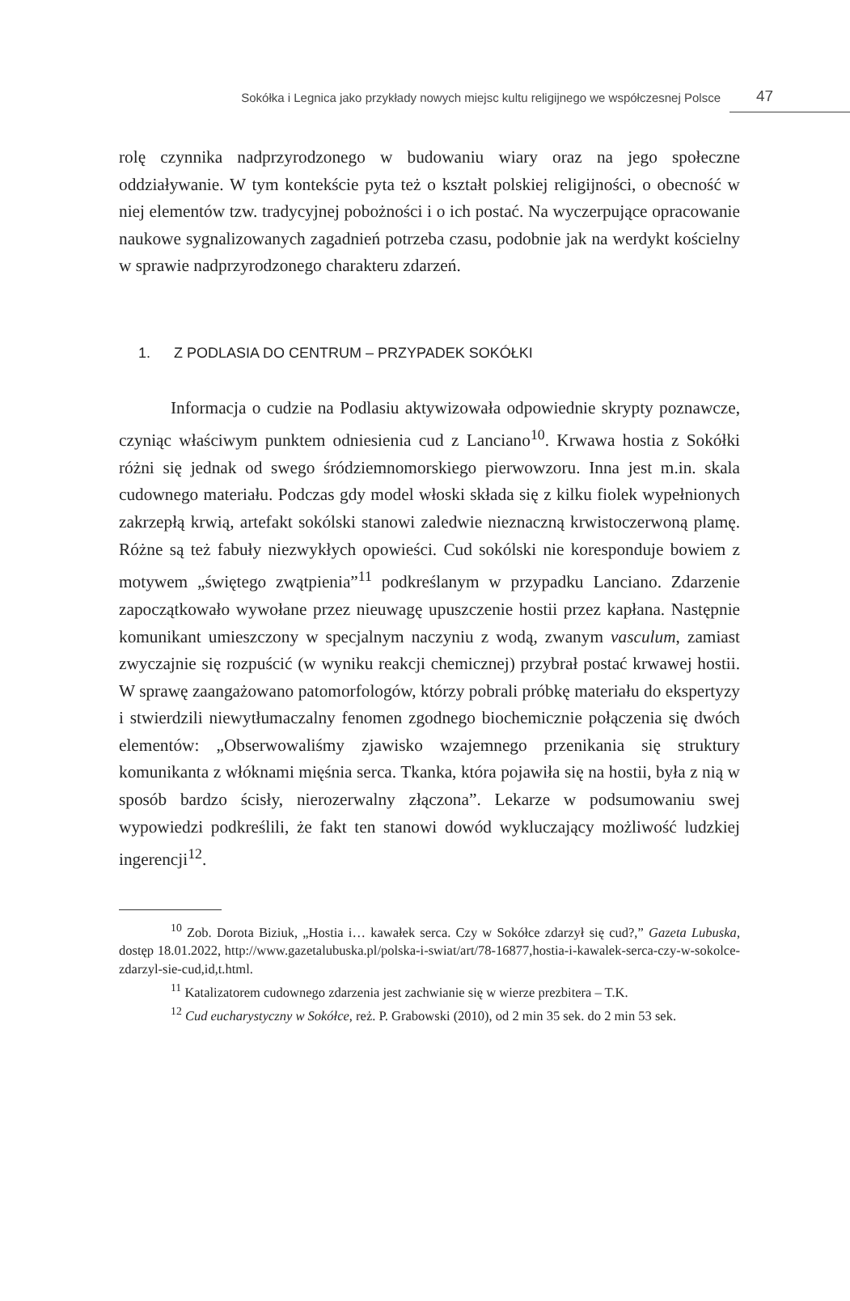Sokółka i Legnica jako przykłady nowych miejsc kultu religijnego we współczesnej Polsce 47
rolę czynnika nadprzyrodzonego w budowaniu wiary oraz na jego społeczne oddziaływanie. W tym kontekście pyta też o kształt polskiej religijności, o obecność w niej elementów tzw. tradycyjnej pobożności i o ich postać. Na wyczerpujące opracowanie naukowe sygnalizowanych zagadnień potrzeba czasu, podobnie jak na werdykt kościelny w sprawie nadprzyrodzonego charakteru zdarzeń.
1. Z PODLASIA DO CENTRUM – PRZYPADEK SOKÓŁKI
Informacja o cudzie na Podlasiu aktywizowała odpowiednie skrypty poznawcze, czyniąc właściwym punktem odniesienia cud z Lanciano<sup>10</sup>. Krwawa hostia z Sokółki różni się jednak od swego śródziemnomorskiego pierwowzoru. Inna jest m.in. skala cudownego materiału. Podczas gdy model włoski składa się z kilku fiolek wypełnionych zakrzepłą krwią, artefakt sokólski stanowi zaledwie nieznaczną krwistoczerwoną plamę. Różne są też fabuły niezwykłych opowieści. Cud sokólski nie koresponduje bowiem z motywem „świętego zwątpienia”<sup>11</sup> podkreślanym w przypadku Lanciano. Zdarzenie zapoczątkowało wywołane przez nieuwagę upuszczenie hostii przez kapłana. Następnie komunikant umieszczony w specjalnym naczyniu z wodą, zwanym vasculum, zamiast zwyczajnie się rozpuścić (w wyniku reakcji chemicznej) przybrał postać krwawej hostii. W sprawę zaangażowano patomorfologów, którzy pobrali próbkę materiału do ekspertyzy i stwierdzili niewytłumaczalny fenomen zgodnego biochemicznie połączenia się dwóch elementów: „Obserwowaliśmy zjawisko wzajemnego przenikania się struktury komunikanta z włóknami mięśnia serca. Tkanka, która pojawiła się na hostii, była z nią w sposób bardzo ścisły, nierozerwalny złączona”. Lekarze w podsumowaniu swej wypowiedzi podkreślili, że fakt ten stanowi dowód wykluczający możliwość ludzkiej ingerencji<sup>12</sup>.
<sup>10</sup> Zob. Dorota Biziuk, „Hostia i… kawałek serca. Czy w Sokółce zdarzył się cud?,” Gazeta Lubuska, dostęp 18.01.2022, http://www.gazetalubuska.pl/polska-i-swiat/art/78-16877,hostia-i-kawalek-serca-czy-w-sokolce-zdarzyl-sie-cud,id,t.html.
<sup>11</sup> Katalizatorem cudownego zdarzenia jest zachwianie się w wierze prezbitera – T.K.
<sup>12</sup> Cud eucharystyczny w Sokółce, reż. P. Grabowski (2010), od 2 min 35 sek. do 2 min 53 sek.